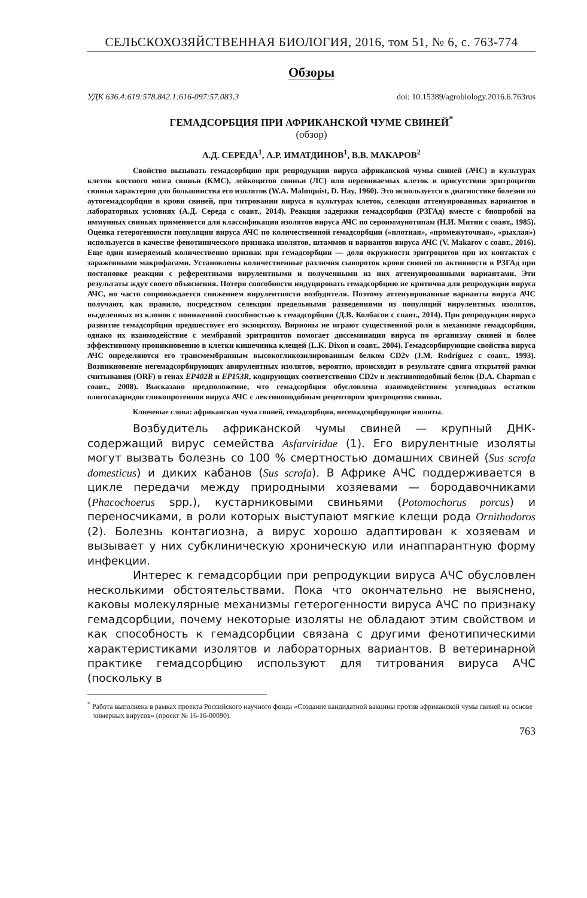СЕЛЬСКОХОЗЯЙСТВЕННАЯ БИОЛОГИЯ, 2016, том 51, № 6, с. 763-774
Обзоры
УДК 636.4:619:578.842.1:616-097:57.083.3 doi: 10.15389/agrobiology.2016.6.763rus
ГЕМАДСОРБЦИЯ ПРИ АФРИКАНСКОЙ ЧУМЕ СВИНЕЙ<sup>*</sup>
(обзор)
А.Д. СЕРЕДА<sup>1</sup>, А.Р. ИМАТДИНОВ<sup>1</sup>, В.В. МАКАРОВ<sup>2</sup>
Свойство вызывать гемадсорбцию при репродукции вируса африканской чумы свиней (АЧС) в культурах клеток костного мозга свиньи (КМС), лейкоцитов свиньи (ЛС) или перевиваемых клеток в присутствии эритроцитов свиньи характерно для большинства его изолятов (W.A. Malmquist, D. Hay, 1960). Это используется в диагностике болезни по аутогемадсорбции в крови свиней, при титровании вируса в культурах клеток, селекции аттенуированных вариантов в лабораторных условиях (А.Д. Середа с соавт., 2014). Реакция задержки гемадсорбции (РЗГАд) вместе с биопробой на иммунных свиньях применяется для классификации изолятов вируса АЧС по сероиммунотипам (Н.И. Митин с соавт., 1985). Оценка гетерогенности популяции вируса АЧС по количественной гемадсорбции («плотная», «промежуточная», «рыхлая») используется в качестве фенотипического признака изолятов, штаммов и вариантов вируса АЧС (V. Makarov с соавт., 2016). Еще один измеряемый количественно признак при гемадсорбции — доля окружности эритроцитов при их контактах с зараженными макрофагами. Установлены количественные различия сывороток крови свиней по активности в РЗГАд при постановке реакции с референтными вирулентными и полученными из них аттенуированными вариантами. Эти результаты ждут своего объяснения. Потеря способности индуцировать гемадсорбцию не критична для репродукции вируса АЧС, но часто сопровождается снижением вирулентности возбудителя. Поэтому аттенуированные варианты вируса АЧС получают, как правило, посредством селекции предельными разведениями из популяций вирулентных изолятов, выделенных из клонов с пониженной способностью к гемадсорбции (Д.В. Колбасов с соавт., 2014). При репродукции вируса развитие гемадсорбции предшествует его экзоцитозу. Вирионы не играют существенной роли в механизме гемадсорбции, однако их взаимодействие с мембраной эритроцитов помогает диссеминации вируса по организму свиней и более эффективному проникновению в клетки кишечника клещей (L.K. Dixon и соавт., 2004). Гемадсорбирующие свойства вируса АЧС определяются его трансмембранным высокогликозилированным белком CD2v (J.M. Rodríguez с соавт., 1993). Возникновение негемадсорбирующих авирулентных изолятов, вероятно, происходит в результате сдвига открытой рамки считывания (ORF) в генах EP402R и EP153R, кодирующих соответственно CD2v и лектиноподобный белок (D.A. Chapman с соавт., 2008). Высказано предположение, что гемадсорбция обусловлена взаимодействием углеводных остатков олигосахаридов гликопротеинов вируса АЧС с лектиноподобным рецептором эритроцитов свиньи.
Ключевые слова: африканская чума свиней, гемадсорбция, негемадсорбирующие изоляты.
Возбудитель африканской чумы свиней — крупный ДНК-содержащий вирус семейства Asfarviridae (1). Его вирулентные изоляты могут вызвать болезнь со 100 % смертностью домашних свиней (Sus scrofa domesticus) и диких кабанов (Sus scrofa). В Африке АЧС поддерживается в цикле передачи между природными хозяевами — бородавочниками (Phacochoerus spp.), кустарниковыми свиньями (Potomochorus porcus) и переносчиками, в роли которых выступают мягкие клещи рода Ornithodoros (2). Болезнь контагиозна, а вирус хорошо адаптирован к хозяевам и вызывает у них субклиническую хроническую или инаппарантную форму инфекции.
Интерес к гемадсорбции при репродукции вируса АЧС обусловлен несколькими обстоятельствами. Пока что окончательно не выяснено, каковы молекулярные механизмы гетерогенности вируса АЧС по признаку гемадсорбции, почему некоторые изоляты не обладают этим свойством и как способность к гемадсорбции связана с другими фенотипическими характеристиками изолятов и лабораторных вариантов. В ветеринарной практике гемадсорбцию используют для титрования вируса АЧС (поскольку в
<sup>*</sup> Работа выполнена в рамках проекта Российского научного фонда «Создание кандидатной вакцины против африканской чумы свиней на основе химерных вирусов» (проект № 16-16-00090).
763